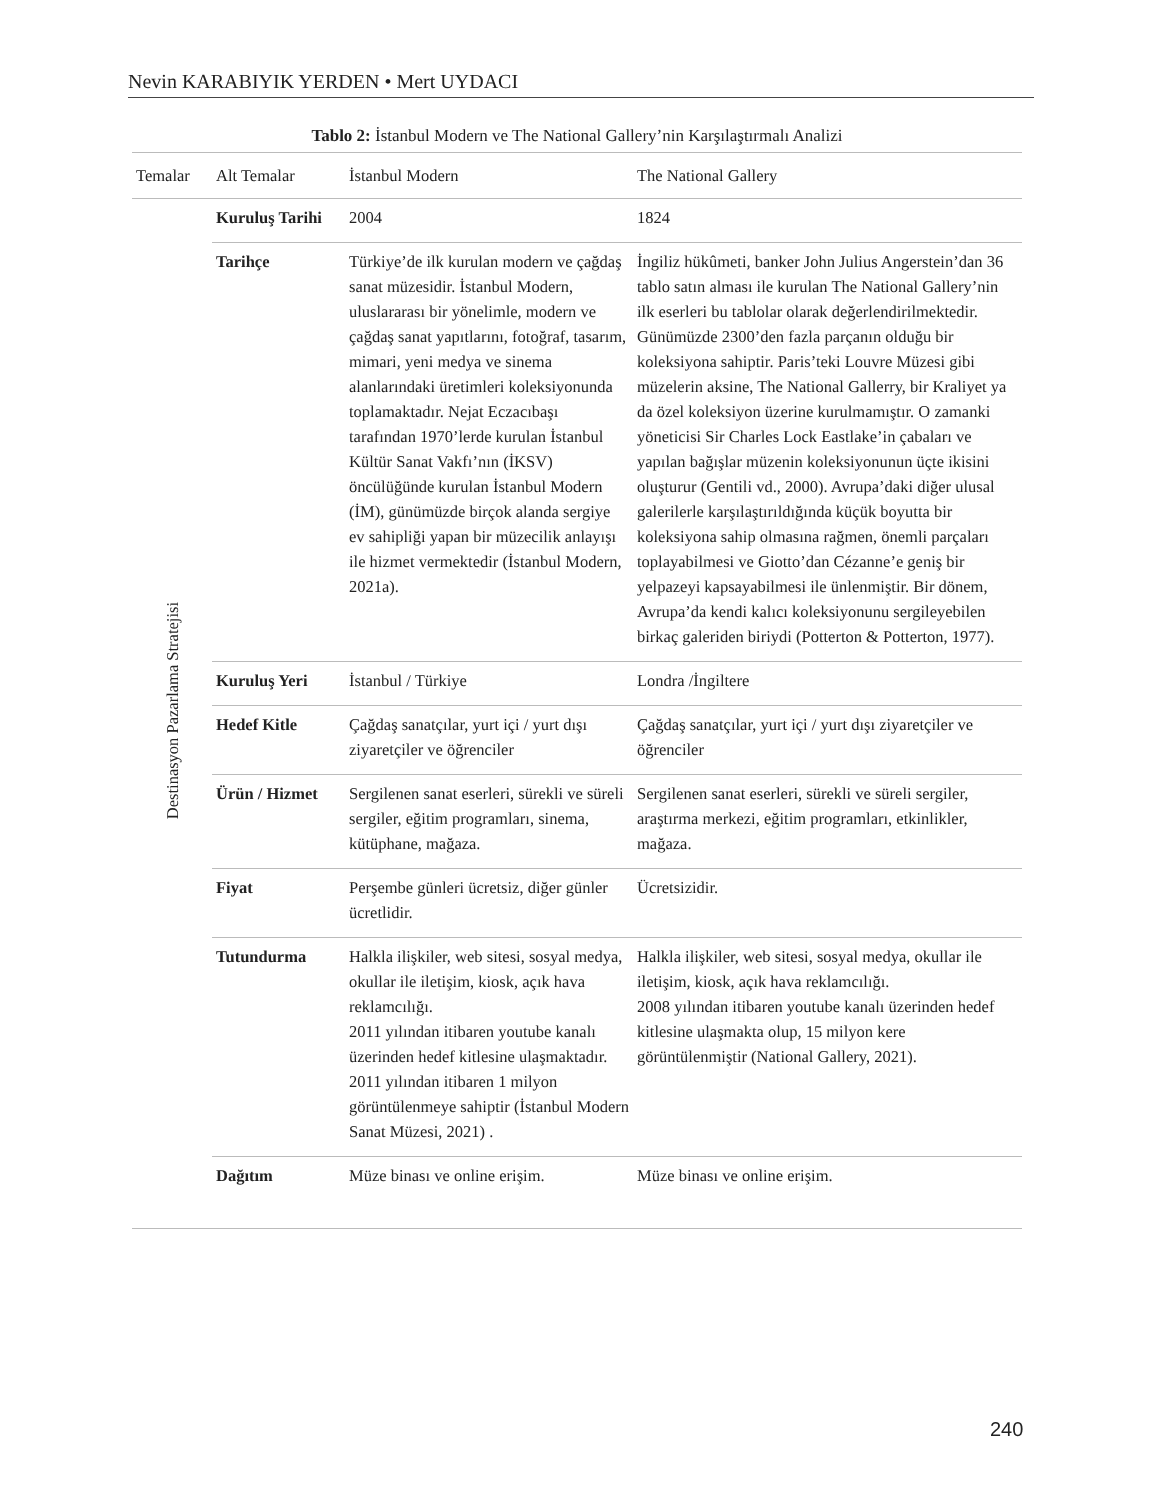Nevin KARABIYIK YERDEN • Mert UYDACI
Tablo 2: İstanbul Modern ve The National Gallery’nin Karşılaştırmalı Analizi
| Temalar | Alt Temalar | İstanbul Modern | The National Gallery |
| --- | --- | --- | --- |
| Destinasyon Pazarlama Stratejisi | Kuruluş Tarihi | 2004 | 1824 |
| | Tarihçe | Türkiye’de ilk kurulan modern ve çağdaş sanat müzesidir. İstanbul Modern, uluslararası bir yönelimle, modern ve çağdaş sanat yapıtlarını, fotoğraf, tasarım, mimari, yeni medya ve sinema alanlarındaki üretimleri koleksiyonunda toplamaktadır. Nejat Eczacıbaşı tarafından 1970’lerde kurulan İstanbul Kültür Sanat Vakfı’nın (İKSV) öncülüğünde kurulan İstanbul Modern (İM), günümüzde birçok alanda sergiye ev sahipliği yapan bir müzecilik anlayışı ile hizmet vermektedir (İstanbul Modern, 2021a). | İngiliz hükûmeti, banker John Julius Angerstein’dan 36 tablo satın alması ile kurulan The National Gallery’nin ilk eserleri bu tablolar olarak değerlendirilmektedir. Günümüzde 2300’den fazla parçanın olduğu bir koleksiyona sahiptir. Paris’teki Louvre Müzesi gibi müzelerin aksine, The National Gallerry, bir Kraliyet ya da özel koleksiyon üzerine kurulmamıştır. O zamanki yöneticisi Sir Charles Lock Eastlake’in çabaları ve yapılan bağışlar müzenin koleksiyonunun üçte ikisini oluşturur (Gentili vd., 2000). Avrupa’daki diğer ulusal galerilerle karşılaştırıldığında küçük boyutta bir koleksiyona sahip olmasına rağmen, önemli parçaları toplayabilmesi ve Giotto’dan Cézanne’e geniş bir yelpazeyi kapsayabilmesi ile ünlenmiştir. Bir dönem, Avrupa’da kendi kalıcı koleksiyonunu sergileyebilen birkaç galeriden biriydi (Potterton & Potterton, 1977). |
| | Kuruluş Yeri | İstanbul / Türkiye | Londra /İngiltere |
| | Hedef Kitle | Çağdaş sanatçılar, yurt içi / yurt dışı ziyaretçiler ve öğrenciler | Çağdaş sanatçılar, yurt içi / yurt dışı ziyaretçiler ve öğrenciler |
| | Ürün / Hizmet | Sergilenen sanat eserleri, sürekli ve süreli sergiler, eğitim programları, sinema, kütüphane, mağaza. | Sergilenen sanat eserleri, sürekli ve süreli sergiler, araştırma merkezi, eğitim programları, etkinlikler, mağaza. |
| | Fiyat | Perşembe günleri ücretsiz, diğer günler ücretlidir. | Ücretsizidir. |
| | Tutundurma | Halkla ilişkiler, web sitesi, sosyal medya, okullar ile iletişim, kiosk, açık hava reklamcılığı. 2011 yılından itibaren youtube kanalı üzerinden hedef kitlesine ulaşmaktadır. 2011 yılından itibaren 1 milyon görüntülenmeye sahiptir (İstanbul Modern Sanat Müzesi, 2021) . | Halkla ilişkiler, web sitesi, sosyal medya, okullar ile iletişim, kiosk, açık hava reklamcılığı. 2008 yılından itibaren youtube kanalı üzerinden hedef kitlesine ulaşmakta olup, 15 milyon kere görüntülenmiştir (National Gallery, 2021). |
| | Dağıtım | Müze binası ve online erişim. | Müze binası ve online erişim. |
240